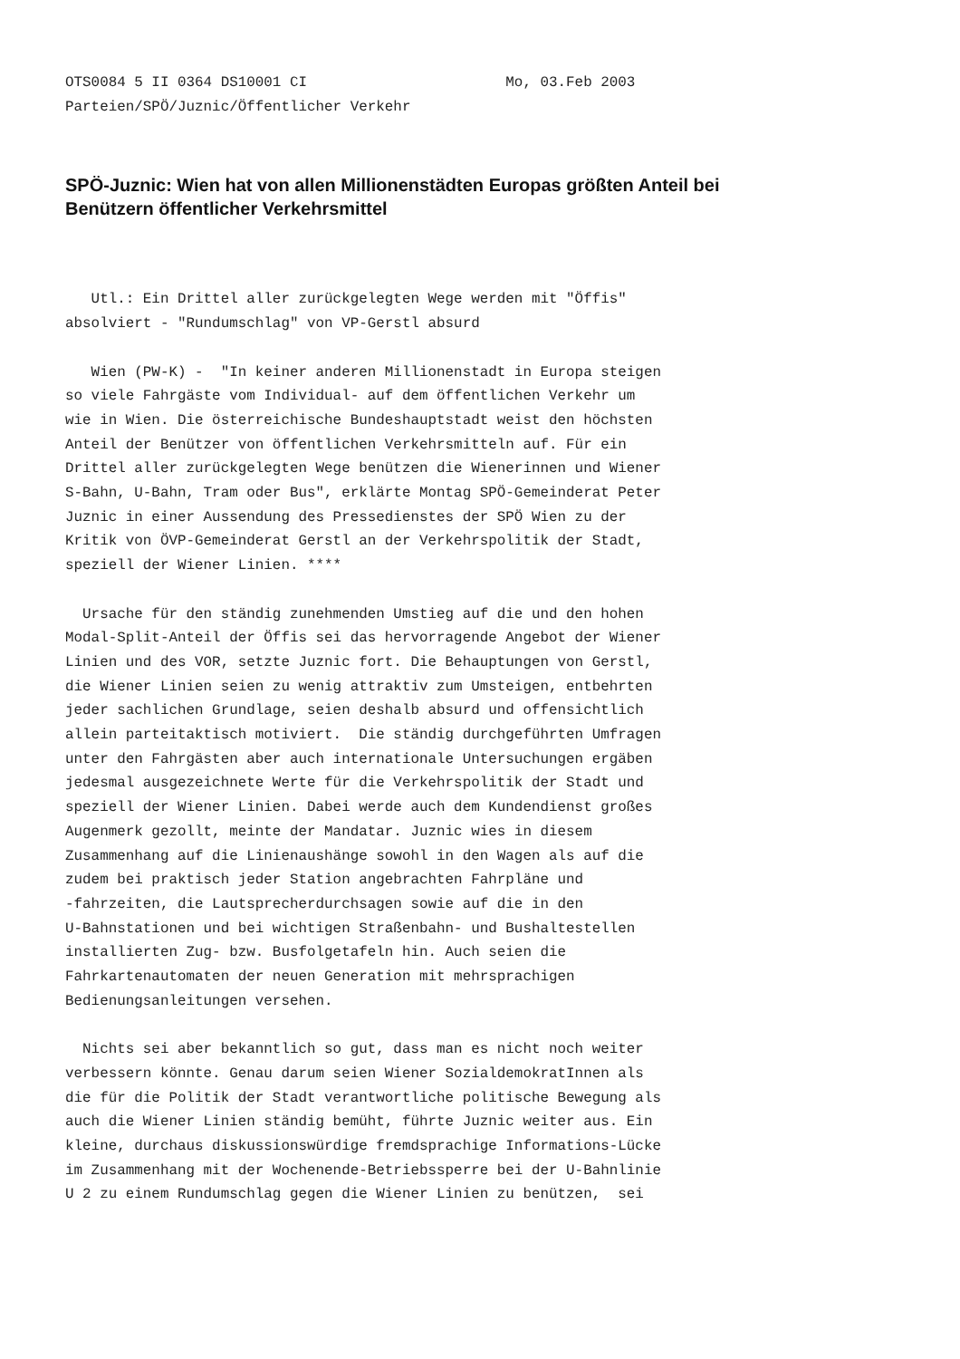OTS0084 5 II 0364 DS10001 CI                       Mo, 03.Feb 2003
Parteien/SPÖ/Juznic/Öffentlicher Verkehr
SPÖ-Juznic: Wien hat von allen Millionenstädten Europas größten Anteil bei Benützern öffentlicher Verkehrsmittel
   Utl.: Ein Drittel aller zurückgelegten Wege werden mit "Öffis"
absolviert - "Rundumschlag" von VP-Gerstl absurd

   Wien (PW-K) -  "In keiner anderen Millionenstadt in Europa steigen
so viele Fahrgäste vom Individual- auf dem öffentlichen Verkehr um
wie in Wien. Die österreichische Bundeshauptstadt weist den höchsten
Anteil der Benützer von öffentlichen Verkehrsmitteln auf. Für ein
Drittel aller zurückgelegten Wege benützen die Wienerinnen und Wiener
S-Bahn, U-Bahn, Tram oder Bus", erklärte Montag SPÖ-Gemeinderat Peter
Juznic in einer Aussendung des Pressedienstes der SPÖ Wien zu der
Kritik von ÖVP-Gemeinderat Gerstl an der Verkehrspolitik der Stadt,
speziell der Wiener Linien. ****

  Ursache für den ständig zunehmenden Umstieg auf die und den hohen
Modal-Split-Anteil der Öffis sei das hervorragende Angebot der Wiener
Linien und des VOR, setzte Juznic fort. Die Behauptungen von Gerstl,
die Wiener Linien seien zu wenig attraktiv zum Umsteigen, entbehrten
jeder sachlichen Grundlage, seien deshalb absurd und offensichtlich
allein parteitaktisch motiviert.  Die ständig durchgeführten Umfragen
unter den Fahrgästen aber auch internationale Untersuchungen ergäben
jedesmal ausgezeichnete Werte für die Verkehrspolitik der Stadt und
speziell der Wiener Linien. Dabei werde auch dem Kundendienst großes
Augenmerk gezollt, meinte der Mandatar. Juznic wies in diesem
Zusammenhang auf die Linienaushänge sowohl in den Wagen als auf die
zudem bei praktisch jeder Station angebrachten Fahrpläne und
-fahrzeiten, die Lautsprecherdurchsagen sowie auf die in den
U-Bahnstationen und bei wichtigen Straßenbahn- und Bushaltestellen
installierten Zug- bzw. Busfolgetafeln hin. Auch seien die
Fahrkartenautomaten der neuen Generation mit mehrsprachigen
Bedienungsanleitungen versehen.

  Nichts sei aber bekanntlich so gut, dass man es nicht noch weiter
verbessern könnte. Genau darum seien Wiener SozialdemokratInnen als
die für die Politik der Stadt verantwortliche politische Bewegung als
auch die Wiener Linien ständig bemüht, führte Juznic weiter aus. Ein
kleine, durchaus diskussionswürdige fremdsprachige Informations-Lücke
im Zusammenhang mit der Wochenende-Betriebssperre bei der U-Bahnlinie
U 2 zu einem Rundumschlag gegen die Wiener Linien zu benützen,  sei